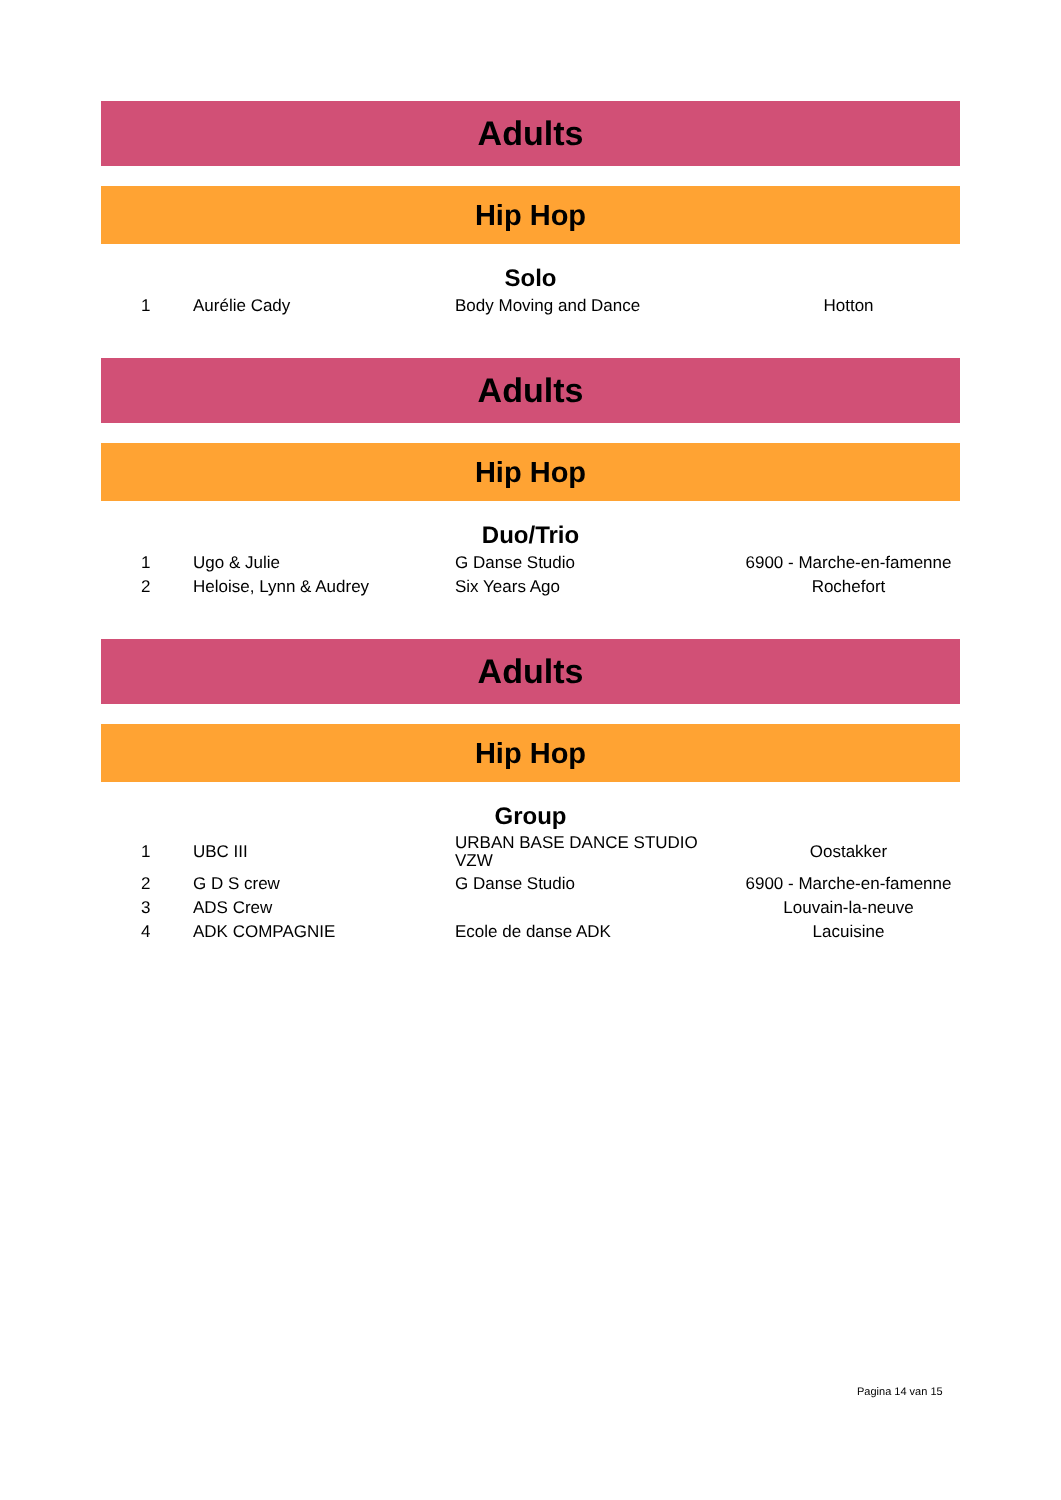Adults
Hip Hop
Solo
| 1 | Aurélie Cady | Body Moving and Dance | Hotton |
Adults
Hip Hop
Duo/Trio
| 1 | Ugo & Julie | G Danse Studio | 6900 - Marche-en-famenne |
| 2 | Heloise, Lynn & Audrey | Six Years Ago | Rochefort |
Adults
Hip Hop
Group
| 1 | UBC III | URBAN BASE DANCE STUDIO VZW | Oostakker |
| 2 | G D S crew | G Danse Studio | 6900 - Marche-en-famenne |
| 3 | ADS Crew | | Louvain-la-neuve |
| 4 | ADK COMPAGNIE | Ecole de danse ADK | Lacuisine |
Pagina 14 van 15